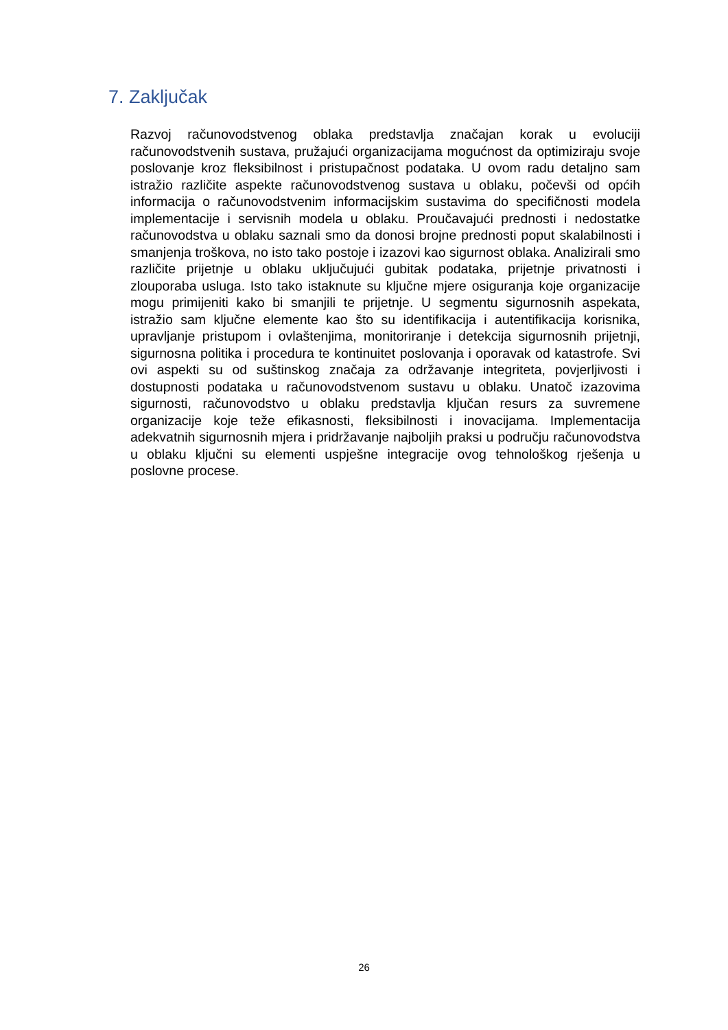7. Zaključak
Razvoj računovodstvenog oblaka predstavlja značajan korak u evoluciji računovodstvenih sustava, pružajući organizacijama mogućnost da optimiziraju svoje poslovanje kroz fleksibilnost i pristupačnost podataka. U ovom radu detaljno sam istražio različite aspekte računovodstvenog sustava u oblaku, počevši od općih informacija o računovodstvenim informacijskim sustavima do specifičnosti modela implementacije i servisnih modela u oblaku. Proučavajući prednosti i nedostatke računovodstva u oblaku saznali smo da donosi brojne prednosti poput skalabilnosti i smanjenja troškova, no isto tako postoje i izazovi kao sigurnost oblaka. Analizirali smo različite prijetnje u oblaku uključujući gubitak podataka, prijetnje privatnosti i zlouporaba usluga. Isto tako istaknute su ključne mjere osiguranja koje organizacije mogu primijeniti kako bi smanjili te prijetnje. U segmentu sigurnosnih aspekata, istražio sam ključne elemente kao što su identifikacija i autentifikacija korisnika, upravljanje pristupom i ovlaštenjima, monitoriranje i detekcija sigurnosnih prijetnji, sigurnosna politika i procedura te kontinuitet poslovanja i oporavak od katastrofe. Svi ovi aspekti su od suštinskog značaja za održavanje integriteta, povjerljivosti i dostupnosti podataka u računovodstvenom sustavu u oblaku. Unatoč izazovima sigurnosti, računovodstvo u oblaku predstavlja ključan resurs za suvremene organizacije koje teže efikasnosti, fleksibilnosti i inovacijama. Implementacija adekvatnih sigurnosnih mjera i pridržavanje najboljih praksi u području računovodstva u oblaku ključni su elementi uspješne integracije ovog tehnološkog rješenja u poslovne procese.
26